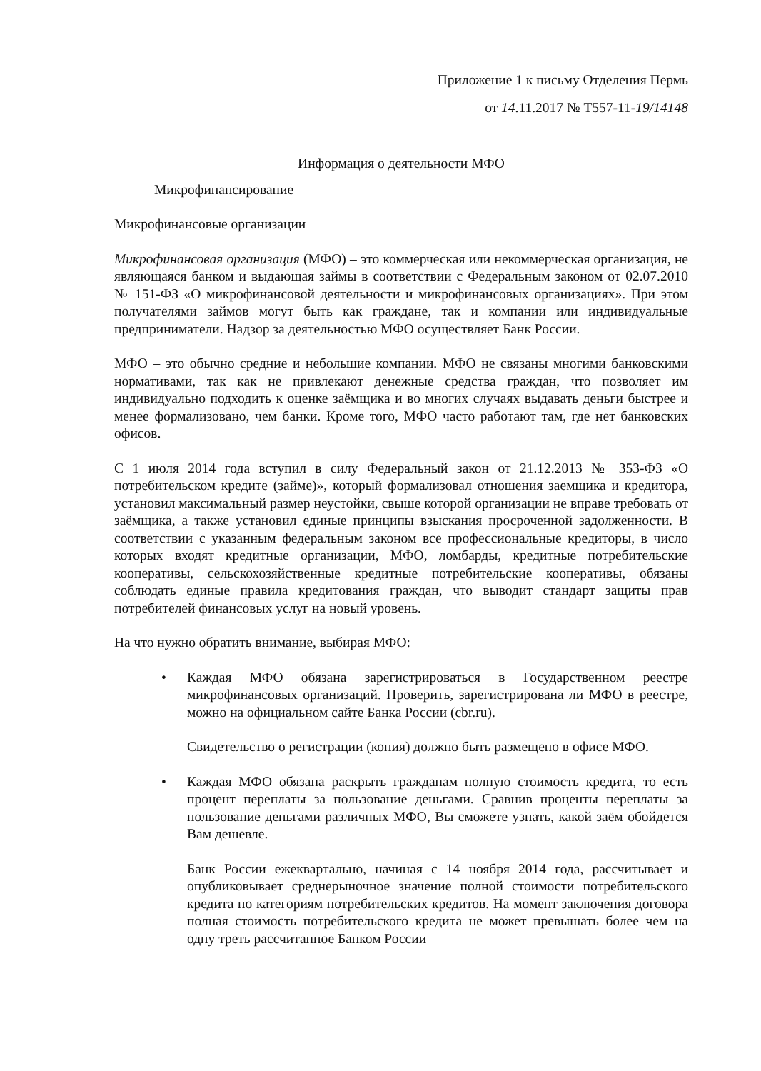Приложение 1 к письму Отделения Пермь
от 14.11.2017 № Т557-11-19/14148
Информация о деятельности МФО
Микрофинансирование
Микрофинансовые организации
Микрофинансовая организация (МФО) – это коммерческая или некоммерческая организация, не являющаяся банком и выдающая займы в соответствии с Федеральным законом от 02.07.2010 № 151-ФЗ «О микрофинансовой деятельности и микрофинансовых организациях». При этом получателями займов могут быть как граждане, так и компании или индивидуальные предприниматели. Надзор за деятельностью МФО осуществляет Банк России.
МФО – это обычно средние и небольшие компании. МФО не связаны многими банковскими нормативами, так как не привлекают денежные средства граждан, что позволяет им индивидуально подходить к оценке заёмщика и во многих случаях выдавать деньги быстрее и менее формализовано, чем банки. Кроме того, МФО часто работают там, где нет банковских офисов.
С 1 июля 2014 года вступил в силу Федеральный закон от 21.12.2013 № 353-ФЗ «О потребительском кредите (займе)», который формализовал отношения заемщика и кредитора, установил максимальный размер неустойки, свыше которой организации не вправе требовать от заёмщика, а также установил единые принципы взыскания просроченной задолженности. В соответствии с указанным федеральным законом все профессиональные кредиторы, в число которых входят кредитные организации, МФО, ломбарды, кредитные потребительские кооперативы, сельскохозяйственные кредитные потребительские кооперативы, обязаны соблюдать единые правила кредитования граждан, что выводит стандарт защиты прав потребителей финансовых услуг на новый уровень.
На что нужно обратить внимание, выбирая МФО:
•
Каждая МФО обязана зарегистрироваться в Государственном реестре микрофинансовых организаций. Проверить, зарегистрирована ли МФО в реестре, можно на официальном сайте Банка России (cbr.ru).
Свидетельство о регистрации (копия) должно быть размещено в офисе МФО.
•
Каждая МФО обязана раскрыть гражданам полную стоимость кредита, то есть процент переплаты за пользование деньгами. Сравнив проценты переплаты за пользование деньгами различных МФО, Вы сможете узнать, какой заём обойдется Вам дешевле.
Банк России ежеквартально, начиная с 14 ноября 2014 года, рассчитывает и опубликовывает среднерыночное значение полной стоимости потребительского кредита по категориям потребительских кредитов. На момент заключения договора полная стоимость потребительского кредита не может превышать более чем на одну треть рассчитанное Банком России